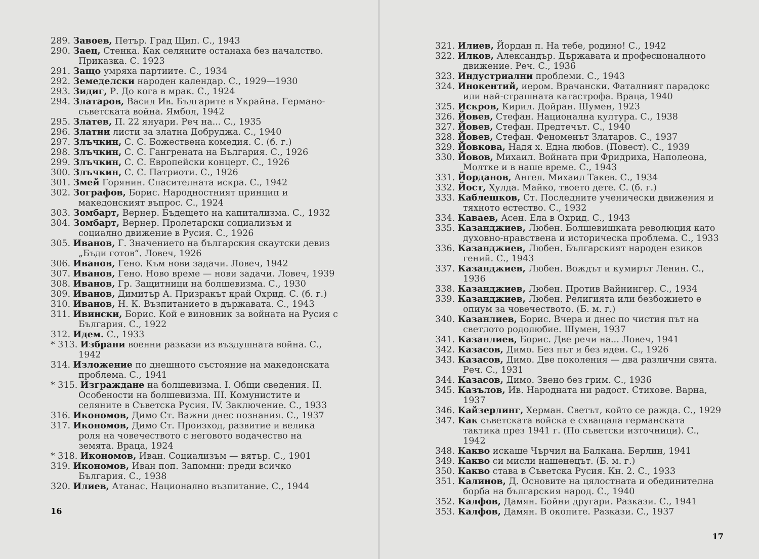289. Завоев, Петър. Град Щип. С., 1943
290. Заец, Стенка. Как селяните останаха без началство. Приказка. С. 1923
291. Защо умряха партиите. С., 1934
292. Земеделски народен календар. С., 1929—1930
293. Зидиг, Р. До кога в мрак. С., 1924
294. Златаров, Васил Ив. Българите в Украйна. Германо-съветската война. Ямбол, 1942
295. Златев, П. 22 януари. Реч на... С., 1935
296. Златни листи за златна Добруджа. С., 1940
297. Злъчкин, С. С. Божествена комедия. С. (б. г.)
298. Злъчкин, С. С. Гангрената на България. С., 1926
299. Злъчкин, С. С. Европейски концерт. С., 1926
300. Злъчкин, С. С. Патриоти. С., 1926
301. Змей Горянин. Спасителната искра. С., 1942
302. Зографов, Борис. Народностният принцип и македонският въпрос. С., 1924
303. Зомбарт, Вернер. Бъдещето на капитализма. С., 1932
304. Зомбарт, Вернер. Пролетарски социализъм и социално движение в Русия. С., 1926
305. Иванов, Г. Значението на българския скаутски девиз „Бъди готов“. Ловеч, 1926
306. Иванов, Гено. Към нови задачи. Ловеч, 1942
307. Иванов, Гено. Ново време — нови задачи. Ловеч, 1939
308. Иванов, Гр. Защитници на болшевизма. С., 1930
309. Иванов, Димитър А. Призракът край Охрид. С. (б. г.)
310. Иванов, Н. К. Възпитанието в държавата. С., 1943
311. Ивински, Борис. Кой е виновник за войната на Русия с България. С., 1922
312. Идем. С., 1933
* 313. Избрани военни разкази из въздушната война. С., 1942
314. Изложение по днешното състояние на македонската проблема. С., 1941
* 315. Изграждане на болшевизма. I. Общи сведения. II. Особености на болшевизма. III. Комунистите и селяните в Съветска Русия. IV. Заключение. С., 1933
316. Икономов, Димо Ст. Важни днес познания. С., 1937
317. Икономов, Димо Ст. Произход, развитие и велика роля на човечеството с неговото водачество на земята. Враца, 1924
* 318. Икономов, Иван. Социализъм — вятър. С., 1901
319. Икономов, Иван поп. Запомни: преди всичко България. С., 1938
320. Илиев, Атанас. Национално възпитание. С., 1944
16
321. Илиев, Йордан п. На тебе, родино! С., 1942
322. Илков, Александър. Държавата и професионалното движение. Реч. С., 1936
323. Индустриални проблеми. С., 1943
324. Инокентий, иером. Врачански. Фаталният парадокс или най-страшната катастрофа. Враца, 1940
325. Искров, Кирил. Дойран. Шумен, 1923
326. Йовев, Стефан. Национална култура. С., 1938
327. Йовев, Стефан. Предтечът. С., 1940
328. Йовев, Стефан. Феноменът Златаров. С., 1937
329. Йовкова, Надя х. Една любов. (Повест). С., 1939
330. Йовов, Михаил. Войната при Фридриха, Наполеона, Молтке и в наше време. С., 1943
331. Йорданов, Ангел. Михаил Такев. С., 1934
332. Йост, Хулда. Майко, твоето дете. С. (б. г.)
333. Каблешков, Ст. Последните ученически движения и тяхното естество. С., 1932
334. Каваев, Асен. Ела в Охрид. С., 1943
335. Казанджиев, Любен. Болшевишката революция като духовно-нравствена и историческа проблема. С., 1933
336. Казанджиев, Любен. Българският народен езиков гений. С., 1943
337. Казанджиев, Любен. Вождът и кумирът Ленин. С., 1936
338. Казанджиев, Любен. Против Вайнингер. С., 1934
339. Казанджиев, Любен. Религията или безбожието е опиум за човечеството. (Б. м. г.)
340. Казанлиев, Борис. Вчера и днес по чистия път на светлото родолюбие. Шумен, 1937
341. Казанлиев, Борис. Две речи на... Ловеч, 1941
342. Казасов, Димо. Без път и без идеи. С., 1926
343. Казасов, Димо. Две поколения — два различни свята. Реч. С., 1931
344. Казасов, Димо. Звено без грим. С., 1936
345. Казълов, Ив. Народната ни радост. Стихове. Варна, 1937
346. Кайзерлинг, Херман. Светът, който се ражда. С., 1929
347. Как съветската войска е схващала германската тактика през 1941 г. (По съветски източници). С., 1942
348. Какво искаше Чърчил на Балкана. Берлин, 1941
349. Какво си мисли нашенецът. (Б. м. г.)
350. Какво става в Съветска Русия. Кн. 2. С., 1933
351. Калинов, Д. Основите на цялостната и обединителна борба на българския народ. С., 1940
352. Калфов, Дамян. Бойни другари. Разкази. С., 1941
353. Калфов, Дамян. В окопите. Разкази. С., 1937
17